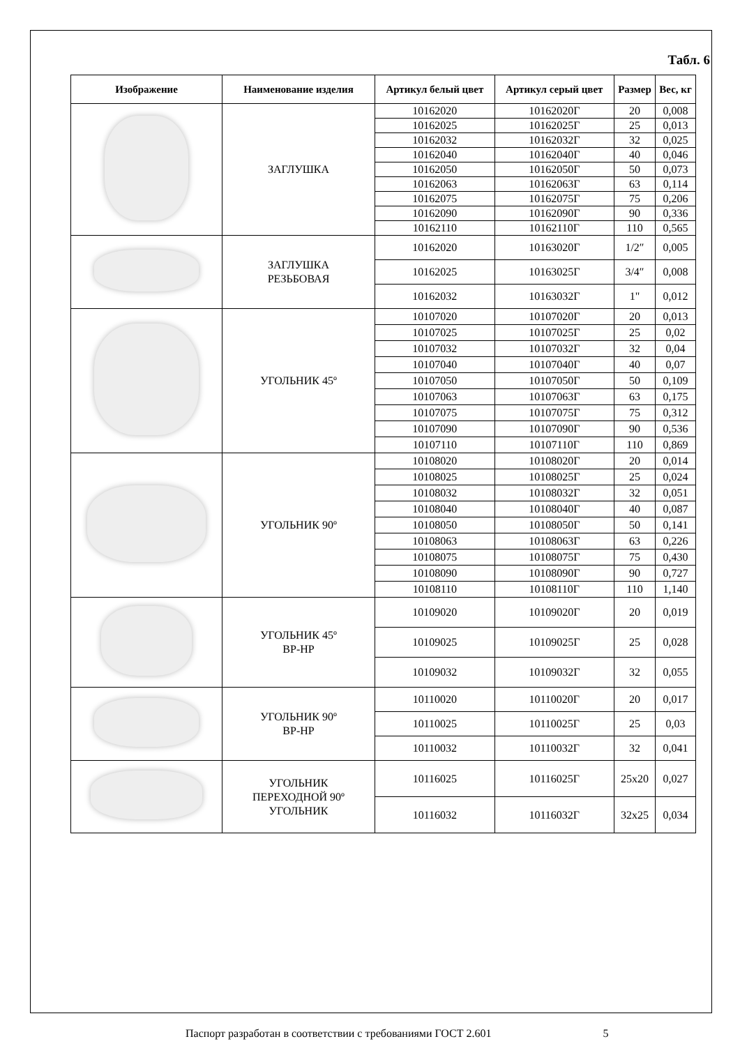Табл. 6
| Изображение | Наименование изделия | Артикул белый цвет | Артикул серый цвет | Размер | Вес, кг |
| --- | --- | --- | --- | --- | --- |
| | ЗАГЛУШКА | 10162020 | 10162020Г | 20 | 0,008 |
| | | 10162025 | 10162025Г | 25 | 0,013 |
| | | 10162032 | 10162032Г | 32 | 0,025 |
| | | 10162040 | 10162040Г | 40 | 0,046 |
| | | 10162050 | 10162050Г | 50 | 0,073 |
| | | 10162063 | 10162063Г | 63 | 0,114 |
| | | 10162075 | 10162075Г | 75 | 0,206 |
| | | 10162090 | 10162090Г | 90 | 0,336 |
| | | 10162110 | 10162110Г | 110 | 0,565 |
| | ЗАГЛУШКА РЕЗЬБОВАЯ | 10162020 | 10163020Г | 1/2″ | 0,005 |
| | | 10162025 | 10163025Г | 3/4″ | 0,008 |
| | | 10162032 | 10163032Г | 1" | 0,012 |
| | УГОЛЬНИК 45º | 10107020 | 10107020Г | 20 | 0,013 |
| | | 10107025 | 10107025Г | 25 | 0,02 |
| | | 10107032 | 10107032Г | 32 | 0,04 |
| | | 10107040 | 10107040Г | 40 | 0,07 |
| | | 10107050 | 10107050Г | 50 | 0,109 |
| | | 10107063 | 10107063Г | 63 | 0,175 |
| | | 10107075 | 10107075Г | 75 | 0,312 |
| | | 10107090 | 10107090Г | 90 | 0,536 |
| | | 10107110 | 10107110Г | 110 | 0,869 |
| | УГОЛЬНИК 90º | 10108020 | 10108020Г | 20 | 0,014 |
| | | 10108025 | 10108025Г | 25 | 0,024 |
| | | 10108032 | 10108032Г | 32 | 0,051 |
| | | 10108040 | 10108040Г | 40 | 0,087 |
| | | 10108050 | 10108050Г | 50 | 0,141 |
| | | 10108063 | 10108063Г | 63 | 0,226 |
| | | 10108075 | 10108075Г | 75 | 0,430 |
| | | 10108090 | 10108090Г | 90 | 0,727 |
| | | 10108110 | 10108110Г | 110 | 1,140 |
| | УГОЛЬНИК 45º ВР-НР | 10109020 | 10109020Г | 20 | 0,019 |
| | | 10109025 | 10109025Г | 25 | 0,028 |
| | | 10109032 | 10109032Г | 32 | 0,055 |
| | УГОЛЬНИК 90º ВР-НР | 10110020 | 10110020Г | 20 | 0,017 |
| | | 10110025 | 10110025Г | 25 | 0,03 |
| | | 10110032 | 10110032Г | 32 | 0,041 |
| | УГОЛЬНИК ПЕРЕХОДНОЙ 90º УГОЛЬНИК | 10116025 | 10116025Г | 25х20 | 0,027 |
| | | 10116032 | 10116032Г | 32х25 | 0,034 |
Паспорт разработан в соответствии с требованиями ГОСТ 2.601 5